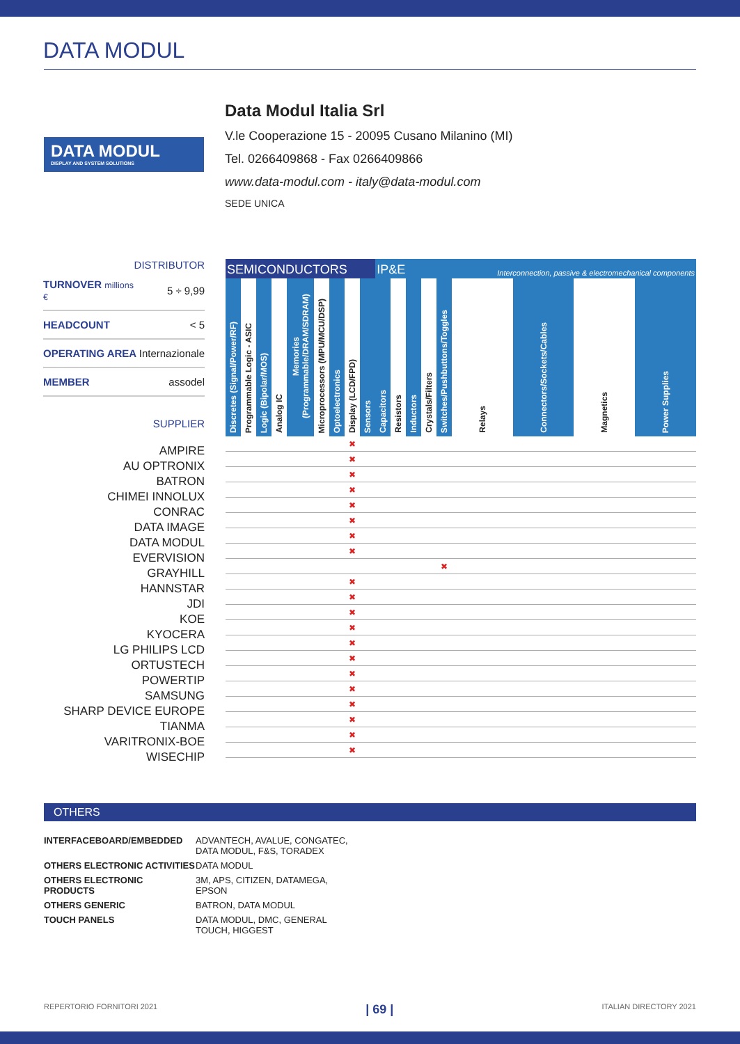DATA MODUL
DATA MODUL
DISPLAY AND SYSTEM SOLUTIONS
Data Modul Italia Srl
V.le Cooperazione 15 - 20095 Cusano Milanino (MI)
Tel. 0266409868 - Fax 0266409866
www.data-modul.com - italy@data-modul.com
SEDE UNICA
DISTRIBUTOR
| TURNOVER millions € | 5 ÷ 9,99 |
| HEADCOUNT | < 5 |
| OPERATING AREA | Internazionale |
| MEMBER | assodel |
SUPPLIER
AMPIRE
AU OPTRONIX
BATRON
CHIMEI INNOLUX
CONRAC
DATA IMAGE
DATA MODUL
EVERVISION
GRAYHILL
HANNSTAR
JDI
KOE
KYOCERA
LG PHILIPS LCD
ORTUSTECH
POWERTIP
SAMSUNG
SHARP DEVICE EUROPE
TIANMA
VARITRONIX-BOE
WISECHIP
| SEMICONDUCTORS | | | | | | | | | IP&E | | | | | Interconnection, passive & electromechanical components | | | |
| --- | --- | --- | --- | --- | --- | --- | --- | --- | --- | --- | --- | --- | --- | --- | --- | --- | --- |
| Discretes (Signal/Power/RF) | Programmable Logic - ASIC | Logic (Bipolar/MOS) | Analog IC | Memories (Programmable/DRAM/SDRAM) | Microprocessors (MPU/MCU/DSP) | Optoelectronics | Display (LCD/FPD) | Sensors | Capacitors | Resistors | Inductors | Crystals/Filters | Switches/Pushbuttons/Toggles | Relays | Connectors/Sockets/Cables | Magnetics | Power Supplies |
| | | | | | | | ✖ | | | | | | | | | | |
| | | | | | | | ✖ | | | | | | | | | | |
| | | | | | | | ✖ | | | | | | | | | | |
| | | | | | | | ✖ | | | | | | | | | | |
| | | | | | | | ✖ | | | | | | | | | | |
| | | | | | | | ✖ | | | | | | | | | | |
| | | | | | | | ✖ | | | | | | | | | | |
| | | | | | | | ✖ | | | | | | | | | | |
| | | | | | | | | | | | | | ✖ | | | | |
| | | | | | | | ✖ | | | | | | | | | | |
| | | | | | | | ✖ | | | | | | | | | | |
| | | | | | | | ✖ | | | | | | | | | | |
| | | | | | | | ✖ | | | | | | | | | | |
| | | | | | | | ✖ | | | | | | | | | | |
| | | | | | | | ✖ | | | | | | | | | | |
| | | | | | | | ✖ | | | | | | | | | | |
| | | | | | | | ✖ | | | | | | | | | | |
| | | | | | | | ✖ | | | | | | | | | | |
| | | | | | | | ✖ | | | | | | | | | | |
| | | | | | | | ✖ | | | | | | | | | | |
| | | | | | | | ✖ | | | | | | | | | | |
OTHERS
INTERFACEBOARD/EMBEDDED ADVANTECH, AVALUE, CONGATEC, DATA MODUL, F&S, TORADEX OTHERS ELECTRONIC ACTIVITIES DATA MODUL OTHERS ELECTRONIC PRODUCTS 3M, APS, CITIZEN, DATAMEGA, EPSON OTHERS GENERIC BATRON, DATA MODUL TOUCH PANELS DATA MODUL, DMC, GENERAL TOUCH, HIGGEST
REPERTORIO FORNITORI 2021 | 69 | ITALIAN DIRECTORY 2021